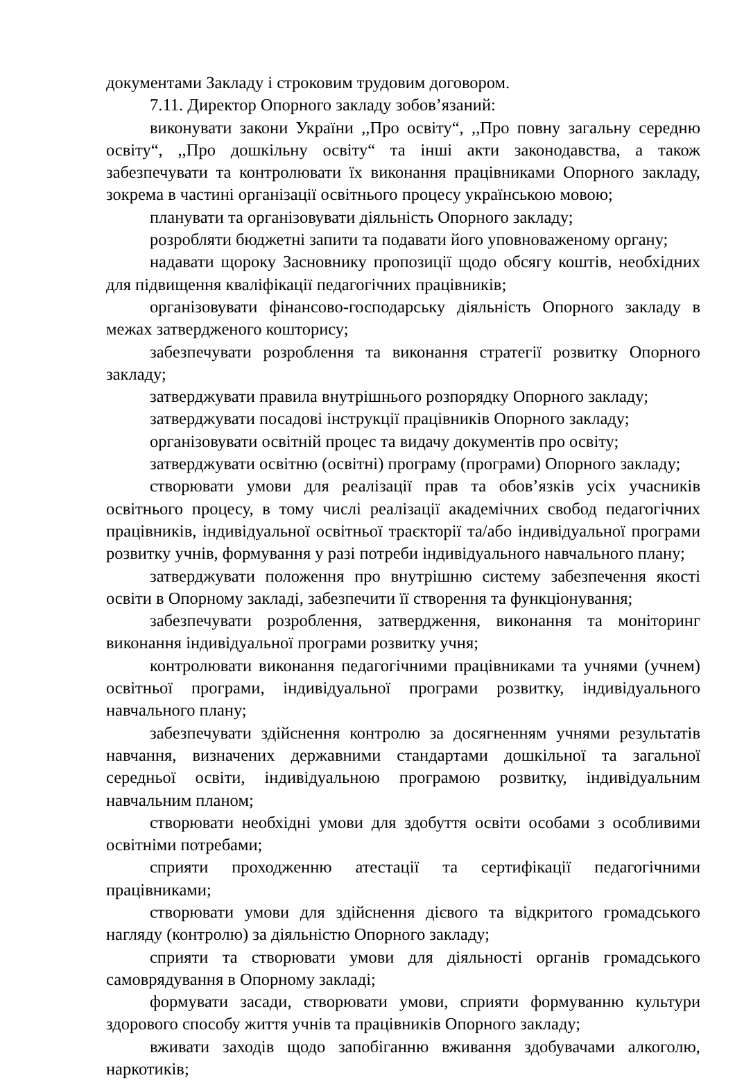документами Закладу і строковим трудовим договором.
7.11. Директор Опорного закладу зобов’язаний:
виконувати закони України ,,Про освіту“, ,,Про повну загальну середню освіту“, ,,Про дошкільну освіту“ та інші акти законодавства, а також забезпечувати та контролювати їх виконання працівниками Опорного закладу, зокрема в частині організації освітнього процесу українською мовою;
планувати та організовувати діяльність Опорного закладу;
розробляти бюджетні запити та подавати його уповноваженому органу;
надавати щороку Засновнику пропозиції щодо обсягу коштів, необхідних для підвищення кваліфікації педагогічних працівників;
організовувати фінансово-господарську діяльність Опорного закладу в межах затвердженого кошторису;
забезпечувати розроблення та виконання стратегії розвитку Опорного закладу;
затверджувати правила внутрішнього розпорядку Опорного закладу;
затверджувати посадові інструкції працівників Опорного закладу;
організовувати освітній процес та видачу документів про освіту;
затверджувати освітню (освітні) програму (програми) Опорного закладу;
створювати умови для реалізації прав та обов’язків усіх учасників освітнього процесу, в тому числі реалізації академічних свобод педагогічних працівників, індивідуальної освітньої траєкторії та/або індивідуальної програми розвитку учнів, формування у разі потреби індивідуального навчального плану;
затверджувати положення про внутрішню систему забезпечення якості освіти в Опорному закладі, забезпечити її створення та функціонування;
забезпечувати розроблення, затвердження, виконання та моніторинг виконання індивідуальної програми розвитку учня;
контролювати виконання педагогічними працівниками та учнями (учнем) освітньої програми, індивідуальної програми розвитку, індивідуального навчального плану;
забезпечувати здійснення контролю за досягненням учнями результатів навчання, визначених державними стандартами дошкільної та загальної середньої освіти, індивідуальною програмою розвитку, індивідуальним навчальним планом;
створювати необхідні умови для здобуття освіти особами з особливими освітніми потребами;
сприяти проходженню атестації та сертифікації педагогічними працівниками;
створювати умови для здійснення дієвого та відкритого громадського нагляду (контролю) за діяльністю Опорного закладу;
сприяти та створювати умови для діяльності органів громадського самоврядування в Опорному закладі;
формувати засади, створювати умови, сприяти формуванню культури здорового способу життя учнів та працівників Опорного закладу;
вживати заходів щодо запобіганню вживання здобувачами алкоголю, наркотиків;